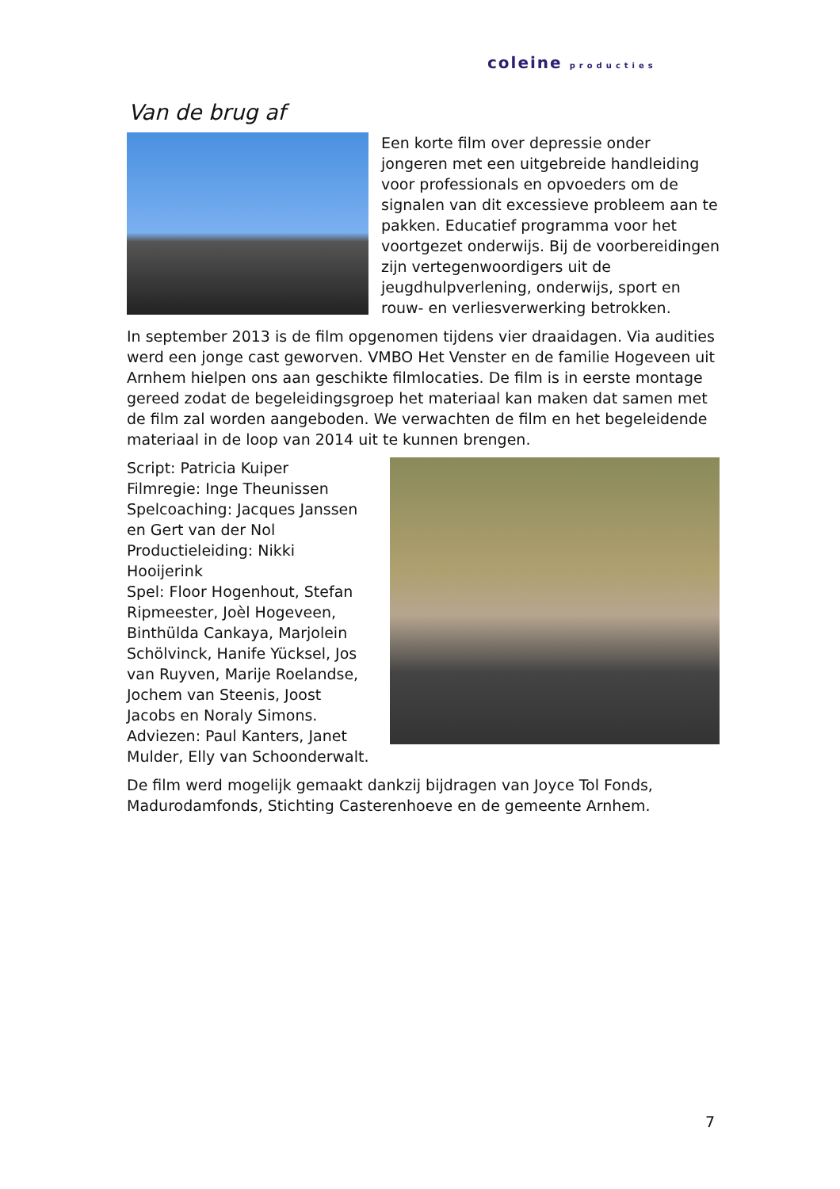coleine producties
Van de brug af
Een korte film over depressie onder jongeren met een uitgebreide handleiding voor professionals en opvoeders om de signalen van dit excessieve probleem aan te pakken. Educatief programma voor het voortgezet onderwijs. Bij de voorbereidingen zijn vertegenwoordigers uit de jeugdhulpverlening, onderwijs, sport en rouw- en verliesverwerking betrokken.
In september 2013 is de film opgenomen tijdens vier draaidagen. Via audities werd een jonge cast geworven. VMBO Het Venster en de familie Hogeveen uit Arnhem hielpen ons aan geschikte filmlocaties. De film is in eerste montage gereed zodat de begeleidingsgroep het materiaal kan maken dat samen met de film zal worden aangeboden. We verwachten de film en het begeleidende materiaal in de loop van 2014 uit te kunnen brengen.
Script: Patricia Kuiper
Filmregie: Inge Theunissen
Spelcoaching: Jacques Janssen en Gert van der Nol
Productieleiding: Nikki Hooijerink
Spel: Floor Hogenhout, Stefan Ripmeester, Joèl Hogeveen, Binthülda Cankaya, Marjolein Schölvinck, Hanife Yücksel, Jos van Ruyven, Marije Roelandse, Jochem van Steenis, Joost Jacobs en Noraly Simons.
Adviezen: Paul Kanters, Janet Mulder, Elly van Schoonderwalt.
De film werd mogelijk gemaakt dankzij bijdragen van Joyce Tol Fonds, Madurodamfonds, Stichting Casterenhoeve en de gemeente Arnhem.
7